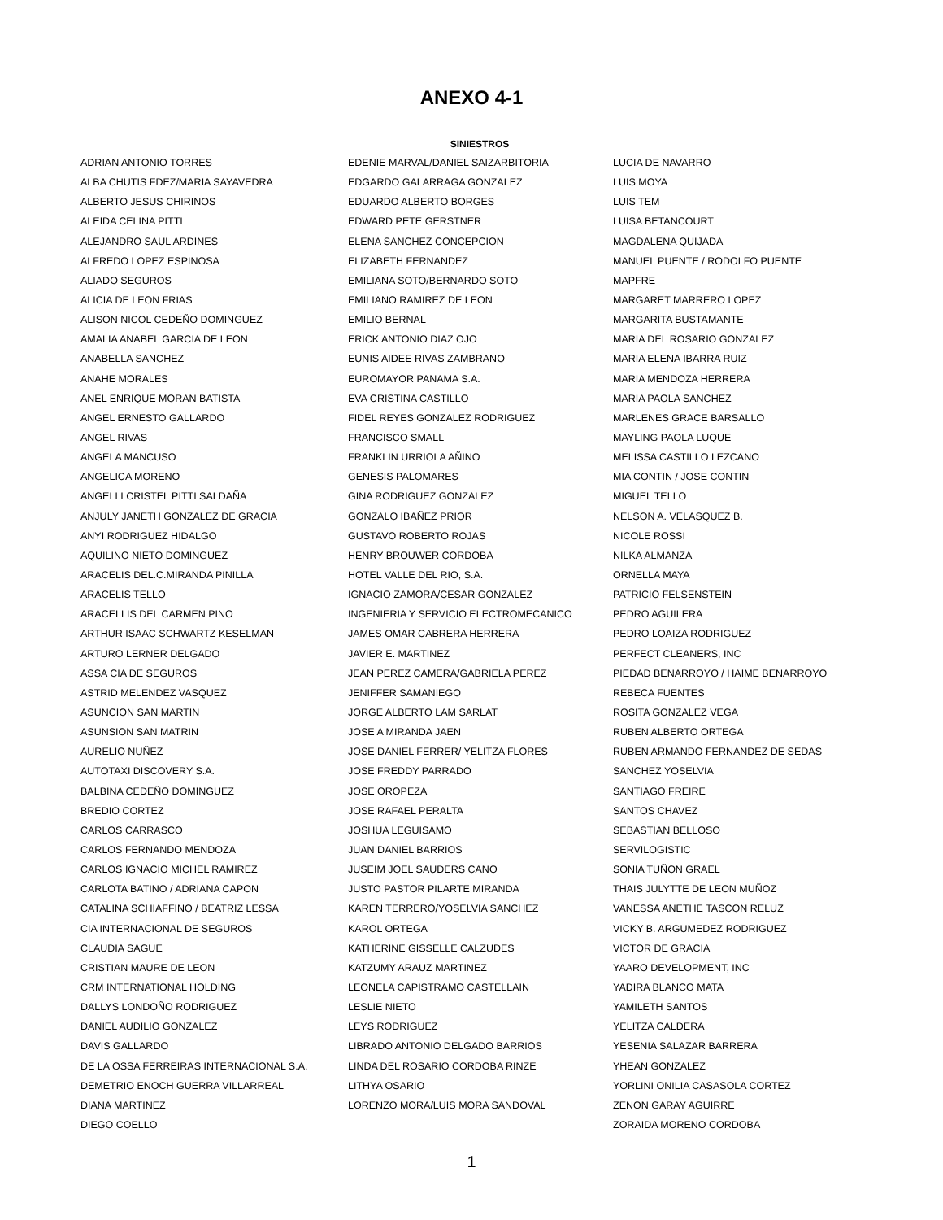ANEXO 4-1
SINIESTROS
| ADRIAN ANTONIO TORRES | EDENIE MARVAL/DANIEL SAIZARBITORIA | LUCIA DE NAVARRO |
| ALBA CHUTIS FDEZ/MARIA SAYAVEDRA | EDGARDO GALARRAGA GONZALEZ | LUIS MOYA |
| ALBERTO JESUS CHIRINOS | EDUARDO ALBERTO BORGES | LUIS TEM |
| ALEIDA CELINA PITTI | EDWARD PETE GERSTNER | LUISA BETANCOURT |
| ALEJANDRO SAUL ARDINES | ELENA SANCHEZ CONCEPCION | MAGDALENA QUIJADA |
| ALFREDO LOPEZ ESPINOSA | ELIZABETH FERNANDEZ | MANUEL PUENTE / RODOLFO PUENTE |
| ALIADO SEGUROS | EMILIANA SOTO/BERNARDO SOTO | MAPFRE |
| ALICIA DE LEON FRIAS | EMILIANO RAMIREZ DE LEON | MARGARET MARRERO LOPEZ |
| ALISON NICOL CEDEÑO DOMINGUEZ | EMILIO BERNAL | MARGARITA BUSTAMANTE |
| AMALIA ANABEL GARCIA DE LEON | ERICK ANTONIO DIAZ OJO | MARIA DEL ROSARIO GONZALEZ |
| ANABELLA SANCHEZ | EUNIS AIDEE RIVAS ZAMBRANO | MARIA ELENA IBARRA RUIZ |
| ANAHE MORALES | EUROMAYOR PANAMA S.A. | MARIA MENDOZA HERRERA |
| ANEL ENRIQUE MORAN BATISTA | EVA CRISTINA CASTILLO | MARIA PAOLA SANCHEZ |
| ANGEL ERNESTO GALLARDO | FIDEL REYES GONZALEZ RODRIGUEZ | MARLENES GRACE BARSALLO |
| ANGEL RIVAS | FRANCISCO SMALL | MAYLING PAOLA LUQUE |
| ANGELA MANCUSO | FRANKLIN URRIOLA AÑINO | MELISSA CASTILLO LEZCANO |
| ANGELICA MORENO | GENESIS PALOMARES | MIA CONTIN / JOSE CONTIN |
| ANGELLI CRISTEL PITTI SALDAÑA | GINA RODRIGUEZ GONZALEZ | MIGUEL TELLO |
| ANJULY JANETH GONZALEZ DE GRACIA | GONZALO IBAÑEZ PRIOR | NELSON A. VELASQUEZ B. |
| ANYI RODRIGUEZ HIDALGO | GUSTAVO ROBERTO ROJAS | NICOLE ROSSI |
| AQUILINO NIETO DOMINGUEZ | HENRY BROUWER CORDOBA | NILKA ALMANZA |
| ARACELIS DEL.C.MIRANDA PINILLA | HOTEL VALLE DEL RIO, S.A. | ORNELLA MAYA |
| ARACELIS TELLO | IGNACIO ZAMORA/CESAR GONZALEZ | PATRICIO FELSENSTEIN |
| ARACELLIS DEL CARMEN PINO | INGENIERIA Y SERVICIO ELECTROMECANICO | PEDRO AGUILERA |
| ARTHUR ISAAC SCHWARTZ KESELMAN | JAMES OMAR CABRERA HERRERA | PEDRO LOAIZA RODRIGUEZ |
| ARTURO LERNER DELGADO | JAVIER E. MARTINEZ | PERFECT CLEANERS, INC |
| ASSA CIA DE SEGUROS | JEAN PEREZ CAMERA/GABRIELA PEREZ | PIEDAD BENARROYO / HAIME BENARROYO |
| ASTRID MELENDEZ VASQUEZ | JENIFFER SAMANIEGO | REBECA FUENTES |
| ASUNCION SAN MARTIN | JORGE ALBERTO LAM SARLAT | ROSITA GONZALEZ VEGA |
| ASUNSION SAN MATRIN | JOSE A MIRANDA JAEN | RUBEN ALBERTO ORTEGA |
| AURELIO NUÑEZ | JOSE DANIEL FERRER/ YELITZA FLORES | RUBEN ARMANDO FERNANDEZ DE SEDAS |
| AUTOTAXI DISCOVERY S.A. | JOSE FREDDY PARRADO | SANCHEZ YOSELVIA |
| BALBINA CEDEÑO DOMINGUEZ | JOSE OROPEZA | SANTIAGO FREIRE |
| BREDIO CORTEZ | JOSE RAFAEL PERALTA | SANTOS CHAVEZ |
| CARLOS CARRASCO | JOSHUA LEGUISAMO | SEBASTIAN BELLOSO |
| CARLOS FERNANDO MENDOZA | JUAN DANIEL BARRIOS | SERVILOGISTIC |
| CARLOS IGNACIO MICHEL RAMIREZ | JUSEIM JOEL SAUDERS CANO | SONIA TUÑON GRAEL |
| CARLOTA BATINO / ADRIANA CAPON | JUSTO PASTOR PILARTE MIRANDA | THAIS JULYTTE DE LEON MUÑOZ |
| CATALINA SCHIAFFINO / BEATRIZ LESSA | KAREN TERRERO/YOSELVIA SANCHEZ | VANESSA ANETHE TASCON RELUZ |
| CIA INTERNACIONAL DE SEGUROS | KAROL ORTEGA | VICKY B. ARGUMEDEZ RODRIGUEZ |
| CLAUDIA SAGUE | KATHERINE GISSELLE CALZUDES | VICTOR DE GRACIA |
| CRISTIAN MAURE DE LEON | KATZUMY ARAUZ MARTINEZ | YAARO DEVELOPMENT, INC |
| CRM INTERNATIONAL HOLDING | LEONELA CAPISTRAMO CASTELLAIN | YADIRA BLANCO MATA |
| DALLYS LONDOÑO RODRIGUEZ | LESLIE NIETO | YAMILETH SANTOS |
| DANIEL AUDILIO GONZALEZ | LEYS RODRIGUEZ | YELITZA CALDERA |
| DAVIS GALLARDO | LIBRADO ANTONIO DELGADO BARRIOS | YESENIA SALAZAR BARRERA |
| DE LA OSSA FERREIRAS INTERNACIONAL S.A. | LINDA DEL ROSARIO CORDOBA RINZE | YHEAN GONZALEZ |
| DEMETRIO ENOCH GUERRA VILLARREAL | LITHYA OSARIO | YORLINI ONILIA CASASOLA CORTEZ |
| DIANA MARTINEZ | LORENZO MORA/LUIS MORA SANDOVAL | ZENON GARAY AGUIRRE |
| DIEGO COELLO | | ZORAIDA MORENO CORDOBA |
1